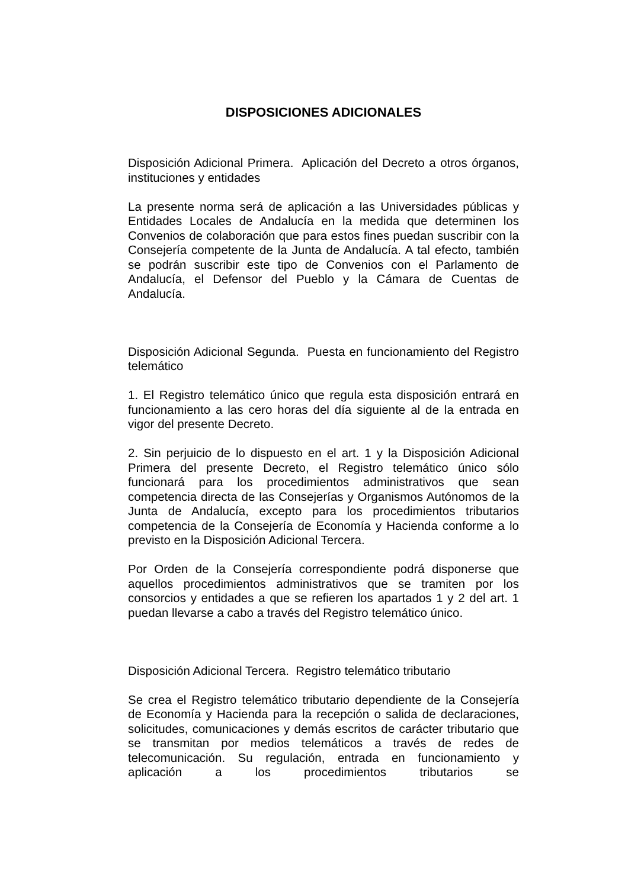DISPOSICIONES ADICIONALES
Disposición Adicional Primera. Aplicación del Decreto a otros órganos, instituciones y entidades
La presente norma será de aplicación a las Universidades públicas y Entidades Locales de Andalucía en la medida que determinen los Convenios de colaboración que para estos fines puedan suscribir con la Consejería competente de la Junta de Andalucía. A tal efecto, también se podrán suscribir este tipo de Convenios con el Parlamento de Andalucía, el Defensor del Pueblo y la Cámara de Cuentas de Andalucía.
Disposición Adicional Segunda. Puesta en funcionamiento del Registro telemático
1. El Registro telemático único que regula esta disposición entrará en funcionamiento a las cero horas del día siguiente al de la entrada en vigor del presente Decreto.
2. Sin perjuicio de lo dispuesto en el art. 1 y la Disposición Adicional Primera del presente Decreto, el Registro telemático único sólo funcionará para los procedimientos administrativos que sean competencia directa de las Consejerías y Organismos Autónomos de la Junta de Andalucía, excepto para los procedimientos tributarios competencia de la Consejería de Economía y Hacienda conforme a lo previsto en la Disposición Adicional Tercera.
Por Orden de la Consejería correspondiente podrá disponerse que aquellos procedimientos administrativos que se tramiten por los consorcios y entidades a que se refieren los apartados 1 y 2 del art. 1 puedan llevarse a cabo a través del Registro telemático único.
Disposición Adicional Tercera. Registro telemático tributario
Se crea el Registro telemático tributario dependiente de la Consejería de Economía y Hacienda para la recepción o salida de declaraciones, solicitudes, comunicaciones y demás escritos de carácter tributario que se transmitan por medios telemáticos a través de redes de telecomunicación. Su regulación, entrada en funcionamiento y aplicación a los procedimientos tributarios se